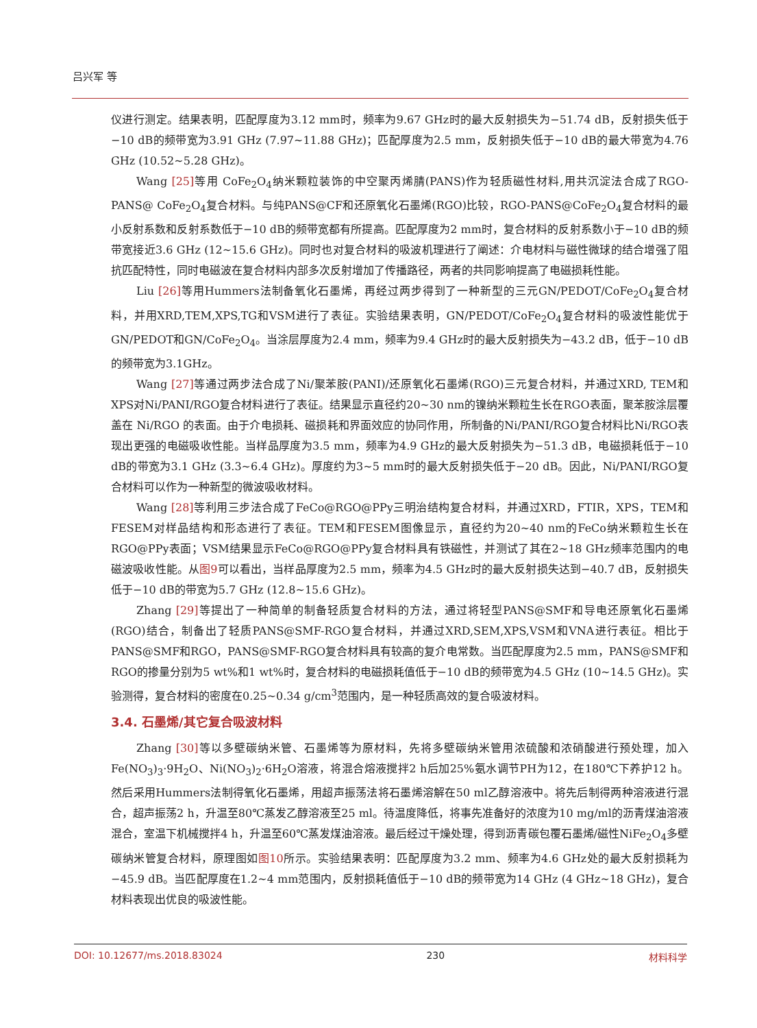吕兴军 等
仪进行测定。结果表明，匹配厚度为3.12 mm时，频率为9.67 GHz时的最大反射损失为−51.74 dB，反射损失低于−10 dB的频带宽为3.91 GHz (7.97~11.88 GHz)；匹配厚度为2.5 mm，反射损失低于−10 dB的最大带宽为4.76 GHz (10.52~5.28 GHz)。
Wang [25] 等用 CoFe<sub>2</sub>O<sub>4</sub>纳米颗粒装饰的中空聚丙烯腈(PANS)作为轻质磁性材料,用共沉淀法合成了RGO-PANS@ CoFe<sub>2</sub>O<sub>4</sub>复合材料。与纯PANS@CF和还原氧化石墨烯(RGO)比较，RGO-PANS@CoFe<sub>2</sub>O<sub>4</sub>复合材料的最小反射系数和反射系数低于−10 dB的频带宽都有所提高。匹配厚度为2 mm时，复合材料的反射系数小于−10 dB的频带宽接近3.6 GHz (12~15.6 GHz)。同时也对复合材料的吸波机理进行了阐述：介电材料与磁性微球的结合增强了阻抗匹配特性，同时电磁波在复合材料内部多次反射增加了传播路径，两者的共同影响提高了电磁损耗性能。
Liu [26] 等用Hummers法制备氧化石墨烯，再经过两步得到了一种新型的三元GN/PEDOT/CoFe<sub>2</sub>O<sub>4</sub>复合材料，并用XRD,TEM,XPS,TG和VSM进行了表征。实验结果表明，GN/PEDOT/CoFe<sub>2</sub>O<sub>4</sub>复合材料的吸波性能优于GN/PEDOT和GN/CoFe<sub>2</sub>O<sub>4</sub>。当涂层厚度为2.4 mm，频率为9.4 GHz时的最大反射损失为−43.2 dB，低于−10 dB的频带宽为3.1GHz。
Wang [27] 等通过两步法合成了Ni/聚苯胺(PANI)/还原氧化石墨烯(RGO)三元复合材料，并通过XRD, TEM和XPS对Ni/PANI/RGO复合材料进行了表征。结果显示直径约20~30 nm的镍纳米颗粒生长在RGO表面，聚苯胺涂层覆盖在 Ni/RGO 的表面。由于介电损耗、磁损耗和界面效应的协同作用，所制备的Ni/PANI/RGO复合材料比Ni/RGO表现出更强的电磁吸收性能。当样品厚度为3.5 mm，频率为4.9 GHz的最大反射损失为−51.3 dB，电磁损耗低于−10 dB的带宽为3.1 GHz (3.3~6.4 GHz)。厚度约为3~5 mm时的最大反射损失低于−20 dB。因此，Ni/PANI/RGO复合材料可以作为一种新型的微波吸收材料。
Wang [28] 等利用三步法合成了FeCo@RGO@PPy三明治结构复合材料，并通过XRD，FTIR，XPS，TEM和FESEM对样品结构和形态进行了表征。TEM和FESEM图像显示，直径约为20~40 nm的FeCo纳米颗粒生长在RGO@PPy表面；VSM结果显示FeCo@RGO@PPy复合材料具有铁磁性，并测试了其在2~18 GHz频率范围内的电磁波吸收性能。从图9可以看出，当样品厚度为2.5 mm，频率为4.5 GHz时的最大反射损失达到−40.7 dB，反射损失低于−10 dB的带宽为5.7 GHz (12.8~15.6 GHz)。
Zhang [29] 等提出了一种简单的制备轻质复合材料的方法，通过将轻型PANS@SMF和导电还原氧化石墨烯(RGO)结合，制备出了轻质PANS@SMF-RGO复合材料，并通过XRD,SEM,XPS,VSM和VNA进行表征。相比于PANS@SMF和RGO，PANS@SMF-RGO复合材料具有较高的复介电常数。当匹配厚度为2.5 mm，PANS@SMF和RGO的掺量分别为5 wt%和1 wt%时，复合材料的电磁损耗值低于−10 dB的频带宽为4.5 GHz (10~14.5 GHz)。实验测得，复合材料的密度在0.25~0.34 g/cm<sup>3</sup>范围内，是一种轻质高效的复合吸波材料。
3.4. 石墨烯/其它复合吸波材料
Zhang [30] 等以多壁碳纳米管、石墨烯等为原材料，先将多壁碳纳米管用浓硫酸和浓硝酸进行预处理，加入Fe(NO<sub>3</sub>)<sub>3</sub>·9H<sub>2</sub>O、Ni(NO<sub>3</sub>)<sub>2</sub>·6H<sub>2</sub>O溶液，将混合熔液搅拌2 h后加25%氨水调节PH为12，在180℃下养护12 h。然后采用Hummers法制得氧化石墨烯，用超声振荡法将石墨烯溶解在50 ml乙醇溶液中。将先后制得两种溶液进行混合，超声振荡2 h，升温至80℃蒸发乙醇溶液至25 ml。待温度降低，将事先准备好的浓度为10 mg/ml的沥青煤油溶液混合，室温下机械搅拌4 h，升温至60℃蒸发煤油溶液。最后经过干燥处理，得到沥青碳包覆石墨烯/磁性NiFe<sub>2</sub>O<sub>4</sub>多壁碳纳米管复合材料，原理图如图10所示。实验结果表明：匹配厚度为3.2 mm、频率为4.6 GHz处的最大反射损耗为−45.9 dB。当匹配厚度在1.2~4 mm范围内，反射损耗值低于−10 dB的频带宽为14 GHz (4 GHz~18 GHz)，复合材料表现出优良的吸波性能。
DOI: 10.12677/ms.2018.83024 230 材料科学